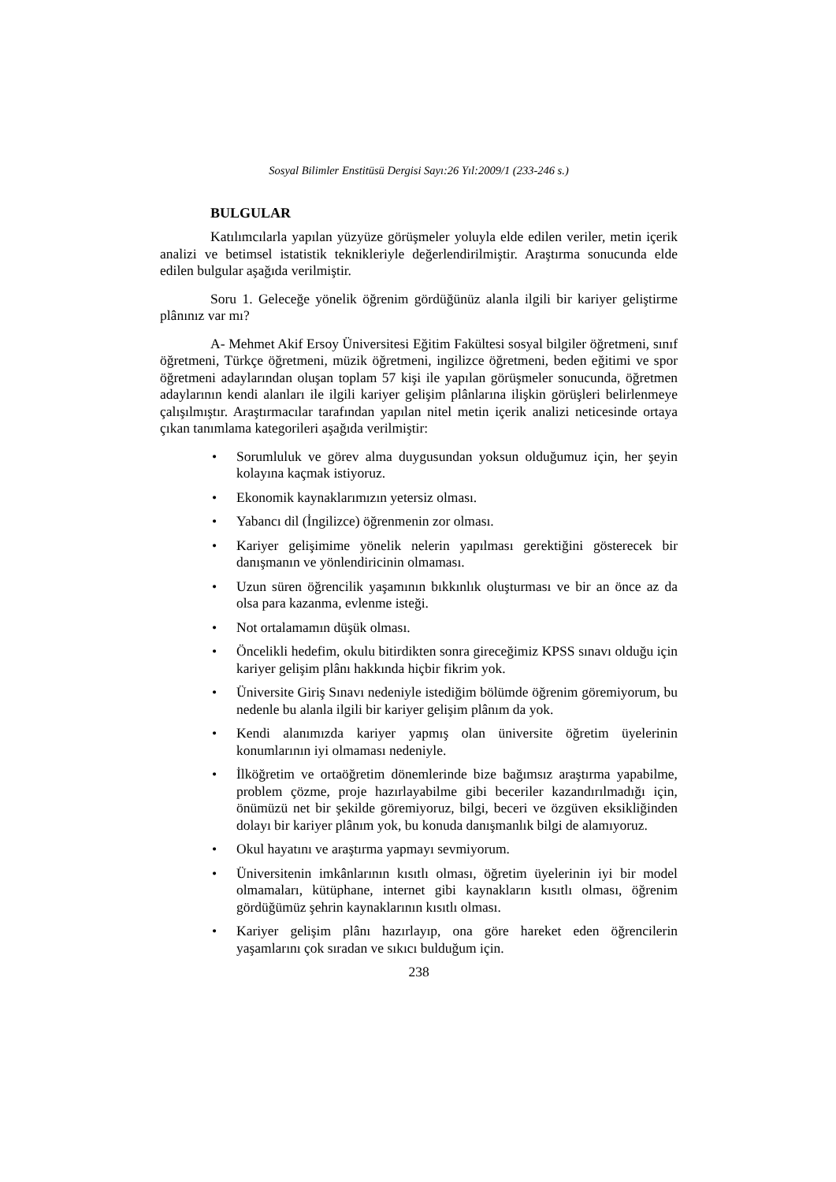Sosyal Bilimler Enstitüsü Dergisi Sayı:26 Yıl:2009/1 (233-246 s.)
BULGULAR
Katılımcılarla yapılan yüzyüze görüşmeler yoluyla elde edilen veriler, metin içerik analizi ve betimsel istatistik teknikleriyle değerlendirilmiştir. Araştırma sonucunda elde edilen bulgular aşağıda verilmiştir.
Soru 1. Geleceğe yönelik öğrenim gördüğünüz alanla ilgili bir kariyer geliştirme plânınız var mı?
A- Mehmet Akif Ersoy Üniversitesi Eğitim Fakültesi sosyal bilgiler öğretmeni, sınıf öğretmeni, Türkçe öğretmeni, müzik öğretmeni, ingilizce öğretmeni, beden eğitimi ve spor öğretmeni adaylarından oluşan toplam 57 kişi ile yapılan görüşmeler sonucunda, öğretmen adaylarının kendi alanları ile ilgili kariyer gelişim plânlarına ilişkin görüşleri belirlenmeye çalışılmıştır. Araştırmacılar tarafından yapılan nitel metin içerik analizi neticesinde ortaya çıkan tanımlama kategorileri aşağıda verilmiştir:
• Sorumluluk ve görev alma duygusundan yoksun olduğumuz için, her şeyin kolayına kaçmak istiyoruz.
• Ekonomik kaynaklarımızın yetersiz olması.
• Yabancı dil (İngilizce) öğrenmenin zor olması.
• Kariyer gelişimime yönelik nelerin yapılması gerektiğini gösterecek bir danışmanın ve yönlendiricinin olmaması.
• Uzun süren öğrencilik yaşamının bıkkınlık oluşturması ve bir an önce az da olsa para kazanma, evlenme isteği.
• Not ortalamamın düşük olması.
• Öncelikli hedefim, okulu bitirdikten sonra gireceğimiz KPSS sınavı olduğu için kariyer gelişim plânı hakkında hiçbir fikrim yok.
• Üniversite Giriş Sınavı nedeniyle istediğim bölümde öğrenim göremiyorum, bu nedenle bu alanla ilgili bir kariyer gelişim plânım da yok.
• Kendi alanımızda kariyer yapmış olan üniversite öğretim üyelerinin konumlarının iyi olmaması nedeniyle.
• İlköğretim ve ortaöğretim dönemlerinde bize bağımsız araştırma yapabilme, problem çözme, proje hazırlayabilme gibi beceriler kazandırılmadığı için, önümüzü net bir şekilde göremiyoruz, bilgi, beceri ve özgüven eksikliğinden dolayı bir kariyer plânım yok, bu konuda danışmanlık bilgi de alamıyoruz.
• Okul hayatını ve araştırma yapmayı sevmiyorum.
• Üniversitenin imkânlarının kısıtlı olması, öğretim üyelerinin iyi bir model olmamaları, kütüphane, internet gibi kaynakların kısıtlı olması, öğrenim gördüğümüz şehrin kaynaklarının kısıtlı olması.
• Kariyer gelişim plânı hazırlayıp, ona göre hareket eden öğrencilerin yaşamlarını çok sıradan ve sıkıcı bulduğum için.
238